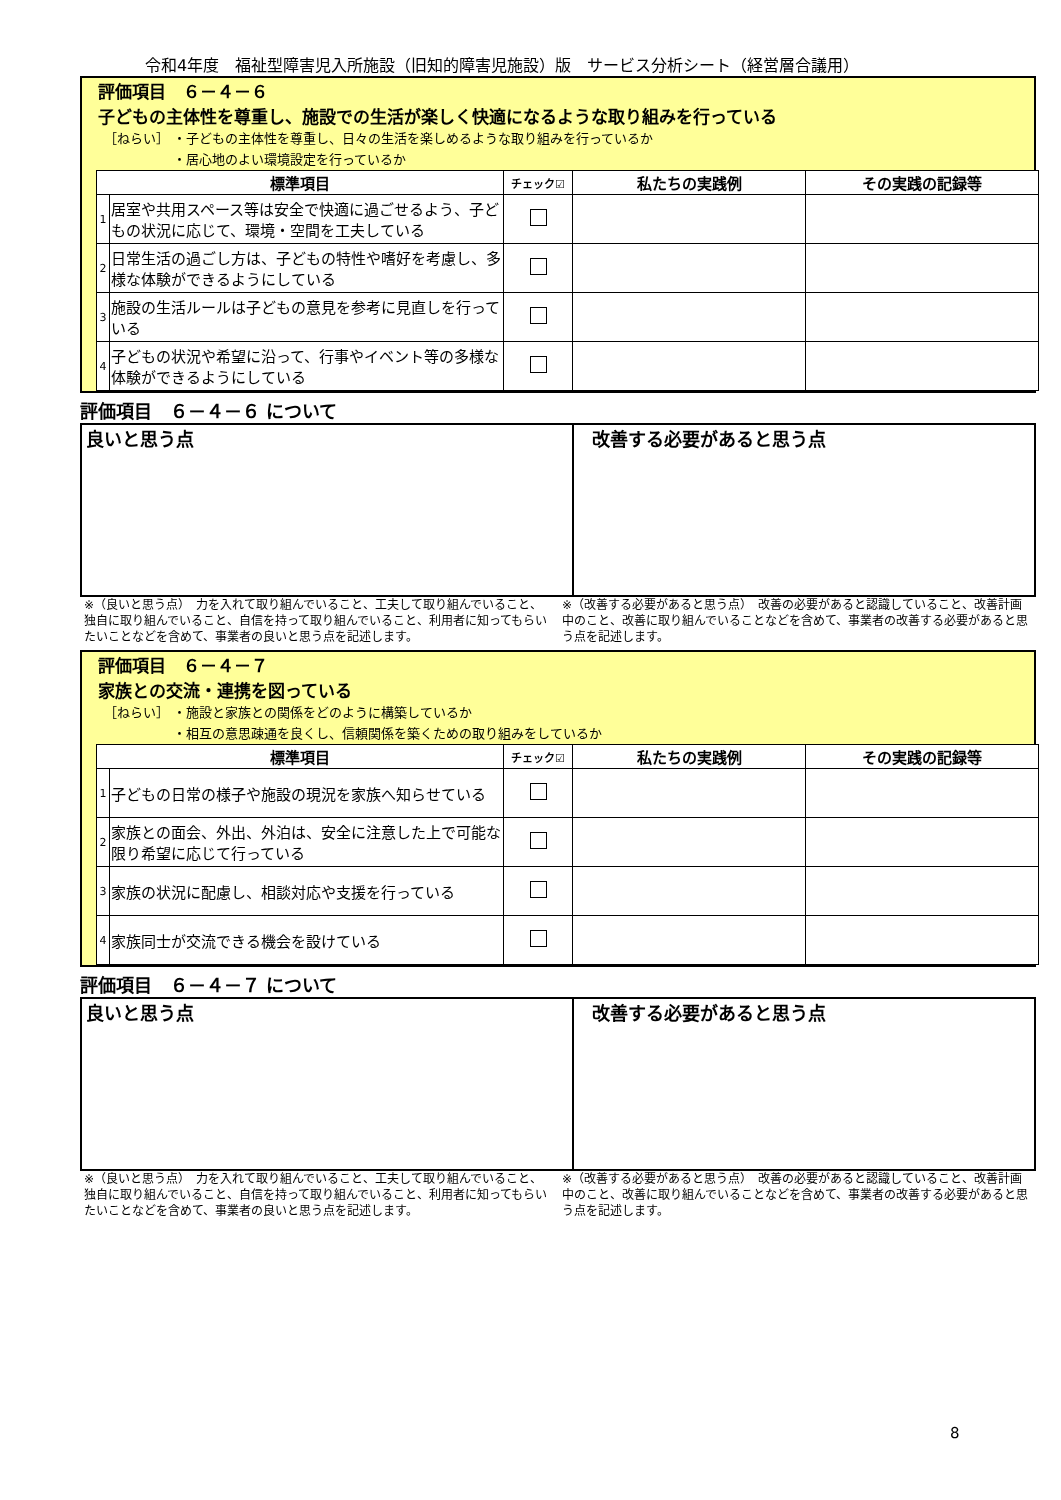令和4年度　福祉型障害児入所施設（旧知的障害児施設）版　サービス分析シート（経営層合議用）
評価項目　６－４－６
子どもの主体性を尊重し、施設での生活が楽しく快適になるような取り組みを行っている
［ねらい］ ・子どもの主体性を尊重し、日々の生活を楽しめるような取り組みを行っているか
　　　　　 ・居心地のよい環境設定を行っているか
| 標準項目 | | チェック☑ | 私たちの実践例 | その実践の記録等 |
| --- | --- | --- | --- | --- |
| 1 | 居室や共用スペース等は安全で快適に過ごせるよう、子どもの状況に応じて、環境・空間を工夫している | | | |
| 2 | 日常生活の過ごし方は、子どもの特性や嗜好を考慮し、多様な体験ができるようにしている | | | |
| 3 | 施設の生活ルールは子どもの意見を参考に見直しを行っている | | | |
| 4 | 子どもの状況や希望に沿って、行事やイベント等の多様な体験ができるようにしている | | | |
評価項目　６－４－６ について
良いと思う点 改善する必要があると思う点
※（良いと思う点）　力を入れて取り組んでいること、工夫して取り組んでいること、独自に取り組んでいること、自信を持って取り組んでいること、利用者に知ってもらいたいことなどを含めて、事業者の良いと思う点を記述します。
※（改善する必要があると思う点）　改善の必要があると認識していること、改善計画中のこと、改善に取り組んでいることなどを含めて、事業者の改善する必要があると思う点を記述します。
評価項目　６－４－７
家族との交流・連携を図っている
［ねらい］ ・施設と家族との関係をどのように構築しているか
　　　　　 ・相互の意思疎通を良くし、信頼関係を築くための取り組みをしているか
| 標準項目 | | チェック☑ | 私たちの実践例 | その実践の記録等 |
| --- | --- | --- | --- | --- |
| 1 | 子どもの日常の様子や施設の現況を家族へ知らせている | | | |
| 2 | 家族との面会、外出、外泊は、安全に注意した上で可能な限り希望に応じて行っている | | | |
| 3 | 家族の状況に配慮し、相談対応や支援を行っている | | | |
| 4 | 家族同士が交流できる機会を設けている | | | |
評価項目　６－４－７ について
良いと思う点 改善する必要があると思う点
※（良いと思う点）　力を入れて取り組んでいること、工夫して取り組んでいること、独自に取り組んでいること、自信を持って取り組んでいること、利用者に知ってもらいたいことなどを含めて、事業者の良いと思う点を記述します。
※（改善する必要があると思う点）　改善の必要があると認識していること、改善計画中のこと、改善に取り組んでいることなどを含めて、事業者の改善する必要があると思う点を記述します。
8